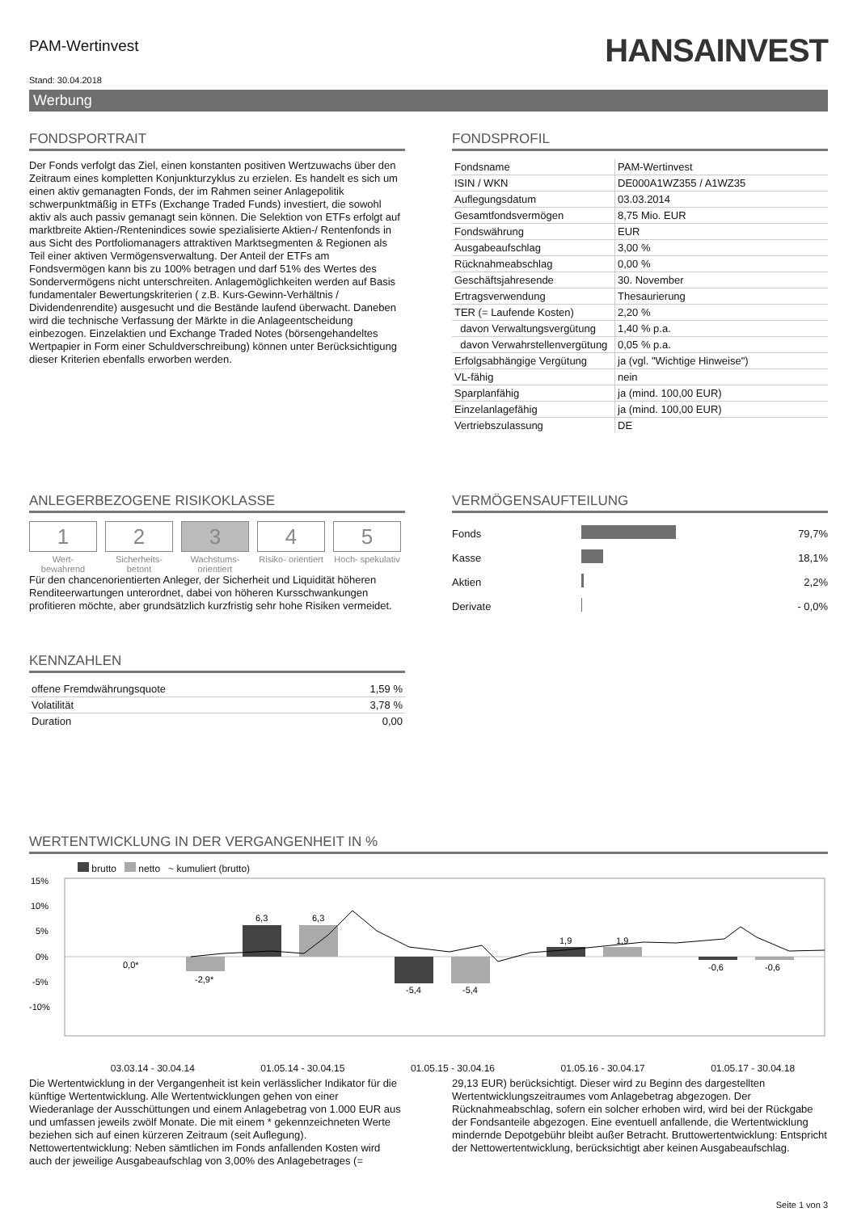PAM-Wertinvest
HANSAINVEST
Stand: 30.04.2018
Werbung
FONDSPORTRAIT
Der Fonds verfolgt das Ziel, einen konstanten positiven Wertzuwachs über den Zeitraum eines kompletten Konjunkturzyklus zu erzielen. Es handelt es sich um einen aktiv gemanagten Fonds, der im Rahmen seiner Anlagepolitik schwerpunktmäßig in ETFs (Exchange Traded Funds) investiert, die sowohl aktiv als auch passiv gemanagt sein können. Die Selektion von ETFs erfolgt auf marktbreite Aktien-/Rentenindices sowie spezialisierte Aktien-/ Rentenfonds in aus Sicht des Portfoliomanagers attraktiven Marktsegmenten & Regionen als Teil einer aktiven Vermögensverwaltung. Der Anteil der ETFs am Fondsvermögen kann bis zu 100% betragen und darf 51% des Wertes des Sondervermögens nicht unterschreiten. Anlagemöglichkeiten werden auf Basis fundamentaler Bewertungskriterien ( z.B. Kurs-Gewinn-Verhältnis / Dividendenrendite) ausgesucht und die Bestände laufend überwacht. Daneben wird die technische Verfassung der Märkte in die Anlageentscheidung einbezogen. Einzelaktien und Exchange Traded Notes (börsengehandeltes Wertpapier in Form einer Schuldverschreibung) können unter Berücksichtigung dieser Kriterien ebenfalls erworben werden.
FONDSPROFIL
| Fondsname | PAM-Wertinvest |
| ISIN / WKN | DE000A1WZ355 / A1WZ35 |
| Auflegungsdatum | 03.03.2014 |
| Gesamtfondsvermögen | 8,75 Mio. EUR |
| Fondswährung | EUR |
| Ausgabeaufschlag | 3,00 % |
| Rücknahmeabschlag | 0,00 % |
| Geschäftsjahresende | 30. November |
| Ertragsverwendung | Thesaurierung |
| TER (= Laufende Kosten) | 2,20 % |
| davon Verwaltungsvergütung | 1,40 % p.a. |
| davon Verwahrstellenvergütung | 0,05 % p.a. |
| Erfolgsabhängige Vergütung | ja (vgl. "Wichtige Hinweise") |
| VL-fähig | nein |
| Sparplanfähig | ja (mind. 100,00 EUR) |
| Einzelanlagefähig | ja (mind. 100,00 EUR) |
| Vertriebszulassung | DE |
ANLEGERBEZOGENE RISIKOKLASSE
1
Wert- bewahrend
2
Sicherheits- betont
3
Wachstums- orientiert
4
Risiko- orientiert
5
Hoch- spekulativ
Für den chancenorientierten Anleger, der Sicherheit und Liquidität höheren Renditeerwartungen unterordnet, dabei von höheren Kursschwankungen profitieren möchte, aber grundsätzlich kurzfristig sehr hohe Risiken vermeidet.
KENNZAHLEN
| offene Fremdwährungsquote | 1,59 % |
| Volatilität | 3,78 % |
| Duration | 0,00 |
VERMÖGENSAUFTEILUNG
| Fonds | | 79,7% |
| Kasse | | 18,1% |
| Aktien | | 2,2% |
| Derivate | | - 0,0% |
WERTENTWICKLUNG IN DER VERGANGENHEIT IN %
brutto netto ~ kumuliert (brutto)
15%
10%
5%
0%
-5%
-10%
6,3
6,3
-2,9*
0,0*
-5,4
-5,4
1,9
1,9
-0,6
-0,6
03.03.14 - 30.04.14 01.05.14 - 30.04.15 01.05.15 - 30.04.16 01.05.16 - 30.04.17 01.05.17 - 30.04.18
Die Wertentwicklung in der Vergangenheit ist kein verlässlicher Indikator für die künftige Wertentwicklung. Alle Wertentwicklungen gehen von einer Wiederanlage der Ausschüttungen und einem Anlagebetrag von 1.000 EUR aus und umfassen jeweils zwölf Monate. Die mit einem * gekennzeichneten Werte beziehen sich auf einen kürzeren Zeitraum (seit Auflegung). Nettowertentwicklung: Neben sämtlichen im Fonds anfallenden Kosten wird auch der jeweilige Ausgabeaufschlag von 3,00% des Anlagebetrages (=
29,13 EUR) berücksichtigt. Dieser wird zu Beginn des dargestellten Wertentwicklungszeitraumes vom Anlagebetrag abgezogen. Der Rücknahmeabschlag, sofern ein solcher erhoben wird, wird bei der Rückgabe der Fondsanteile abgezogen. Eine eventuell anfallende, die Wertentwicklung mindernde Depotgebühr bleibt außer Betracht. Bruttowertentwicklung: Entspricht der Nettowertentwicklung, berücksichtigt aber keinen Ausgabeaufschlag.
Seite 1 von 3